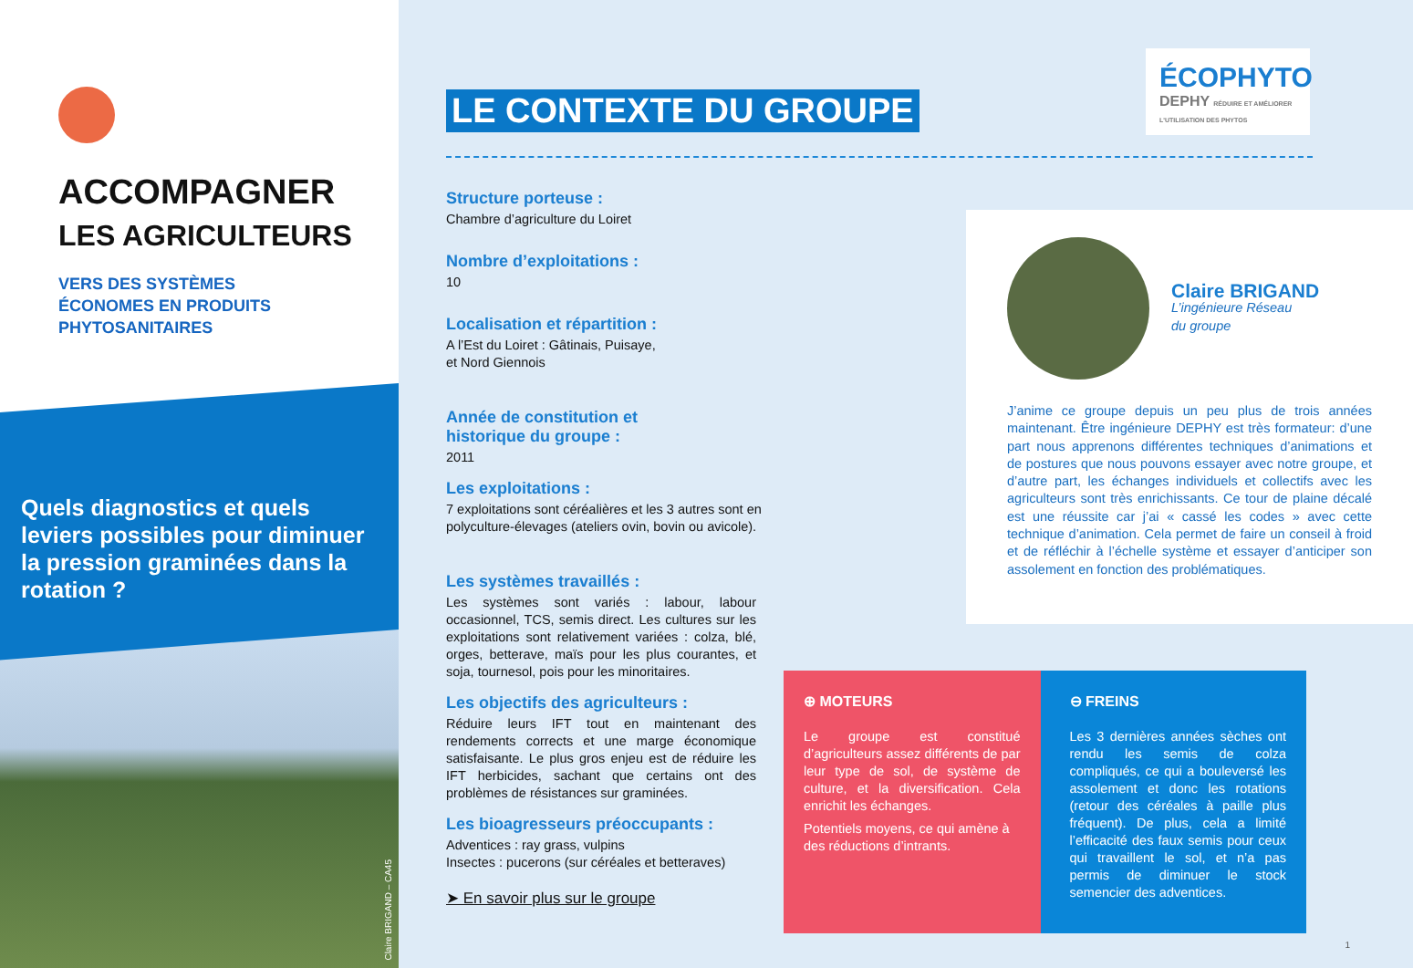ACCOMPAGNER
LES AGRICULTEURS
VERS DES SYSTÈMES
ÉCONOMES EN PRODUITS
PHYTOSANITAIRES
Quels diagnostics et quels leviers possibles pour diminuer la pression graminées dans la rotation ?
Claire BRIGAND – CA45
LE CONTEXTE DU GROUPE
Structure porteuse :
Chambre d’agriculture du Loiret
Nombre d’exploitations :
10
Localisation et répartition :
A l’Est du Loiret : Gâtinais, Puisaye,
et Nord Giennois
Année de constitution et
historique du groupe :
2011
Les exploitations :
7 exploitations sont céréalières et les 3 autres sont en polyculture-élevages (ateliers ovin, bovin ou avicole).
Les systèmes travaillés :
Les systèmes sont variés : labour, labour occasionnel, TCS, semis direct. Les cultures sur les exploitations sont relativement variées : colza, blé, orges, betterave, maïs pour les plus courantes, et soja, tournesol, pois pour les minoritaires.
Les objectifs des agriculteurs :
Réduire leurs IFT tout en maintenant des rendements corrects et une marge économique satisfaisante. Le plus gros enjeu est de réduire les IFT herbicides, sachant que certains ont des problèmes de résistances sur graminées.
Les bioagresseurs préoccupants :
Adventices : ray grass, vulpins
Insectes : pucerons (sur céréales et betteraves)
➤ En savoir plus sur le groupe
ÉCOPHYTO
DEPHY RÉDUIRE ET AMÉLIORER L'UTILISATION DES PHYTOS
Claire BRIGAND
L’ingénieure Réseau
du groupe
J’anime ce groupe depuis un peu plus de trois années maintenant. Être ingénieure DEPHY est très formateur: d’une part nous apprenons différentes techniques d’animations et de postures que nous pouvons essayer avec notre groupe, et d’autre part, les échanges individuels et collectifs avec les agriculteurs sont très enrichissants. Ce tour de plaine décalé est une réussite car j’ai « cassé les codes » avec cette technique d’animation. Cela permet de faire un conseil à froid et de réfléchir à l’échelle système et essayer d’anticiper son assolement en fonction des problématiques.
⊕ MOTEURS
Le groupe est constitué d’agriculteurs assez différents de par leur type de sol, de système de culture, et la diversification. Cela enrichit les échanges.
Potentiels moyens, ce qui amène à des réductions d’intrants.
⊖ FREINS
Les 3 dernières années sèches ont rendu les semis de colza compliqués, ce qui a bouleversé les assolement et donc les rotations (retour des céréales à paille plus fréquent). De plus, cela a limité l’efficacité des faux semis pour ceux qui travaillent le sol, et n’a pas permis de diminuer le stock semencier des adventices.
1